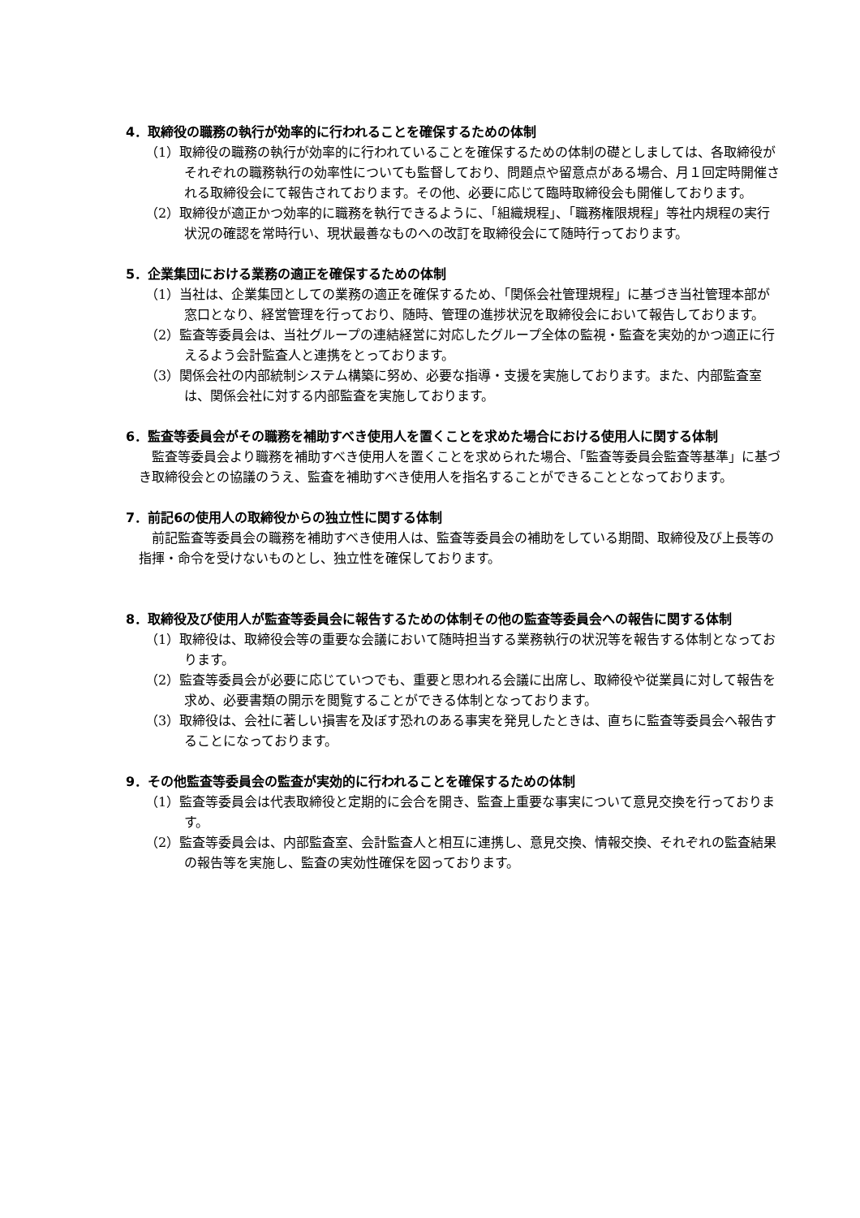4．取締役の職務の執行が効率的に行われることを確保するための体制
（1）取締役の職務の執行が効率的に行われていることを確保するための体制の礎としましては、各取締役がそれぞれの職務執行の効率性についても監督しており、問題点や留意点がある場合、月１回定時開催される取締役会にて報告されております。その他、必要に応じて臨時取締役会も開催しております。
（2）取締役が適正かつ効率的に職務を執行できるように、「組織規程」、「職務権限規程」等社内規程の実行状況の確認を常時行い、現状最善なものへの改訂を取締役会にて随時行っております。
5．企業集団における業務の適正を確保するための体制
（1）当社は、企業集団としての業務の適正を確保するため、「関係会社管理規程」に基づき当社管理本部が窓口となり、経営管理を行っており、随時、管理の進捗状況を取締役会において報告しております。
（2）監査等委員会は、当社グループの連結経営に対応したグループ全体の監視・監査を実効的かつ適正に行えるよう会計監査人と連携をとっております。
（3）関係会社の内部統制システム構築に努め、必要な指導・支援を実施しております。また、内部監査室は、関係会社に対する内部監査を実施しております。
6．監査等委員会がその職務を補助すべき使用人を置くことを求めた場合における使用人に関する体制
監査等委員会より職務を補助すべき使用人を置くことを求められた場合、「監査等委員会監査等基準」に基づき取締役会との協議のうえ、監査を補助すべき使用人を指名することができることとなっております。
7．前記6の使用人の取締役からの独立性に関する体制
前記監査等委員会の職務を補助すべき使用人は、監査等委員会の補助をしている期間、取締役及び上長等の指揮・命令を受けないものとし、独立性を確保しております。
8．取締役及び使用人が監査等委員会に報告するための体制その他の監査等委員会への報告に関する体制
（1）取締役は、取締役会等の重要な会議において随時担当する業務執行の状況等を報告する体制となっております。
（2）監査等委員会が必要に応じていつでも、重要と思われる会議に出席し、取締役や従業員に対して報告を求め、必要書類の開示を閲覧することができる体制となっております。
（3）取締役は、会社に著しい損害を及ぼす恐れのある事実を発見したときは、直ちに監査等委員会へ報告することになっております。
9．その他監査等委員会の監査が実効的に行われることを確保するための体制
（1）監査等委員会は代表取締役と定期的に会合を開き、監査上重要な事実について意見交換を行っております。
（2）監査等委員会は、内部監査室、会計監査人と相互に連携し、意見交換、情報交換、それぞれの監査結果の報告等を実施し、監査の実効性確保を図っております。